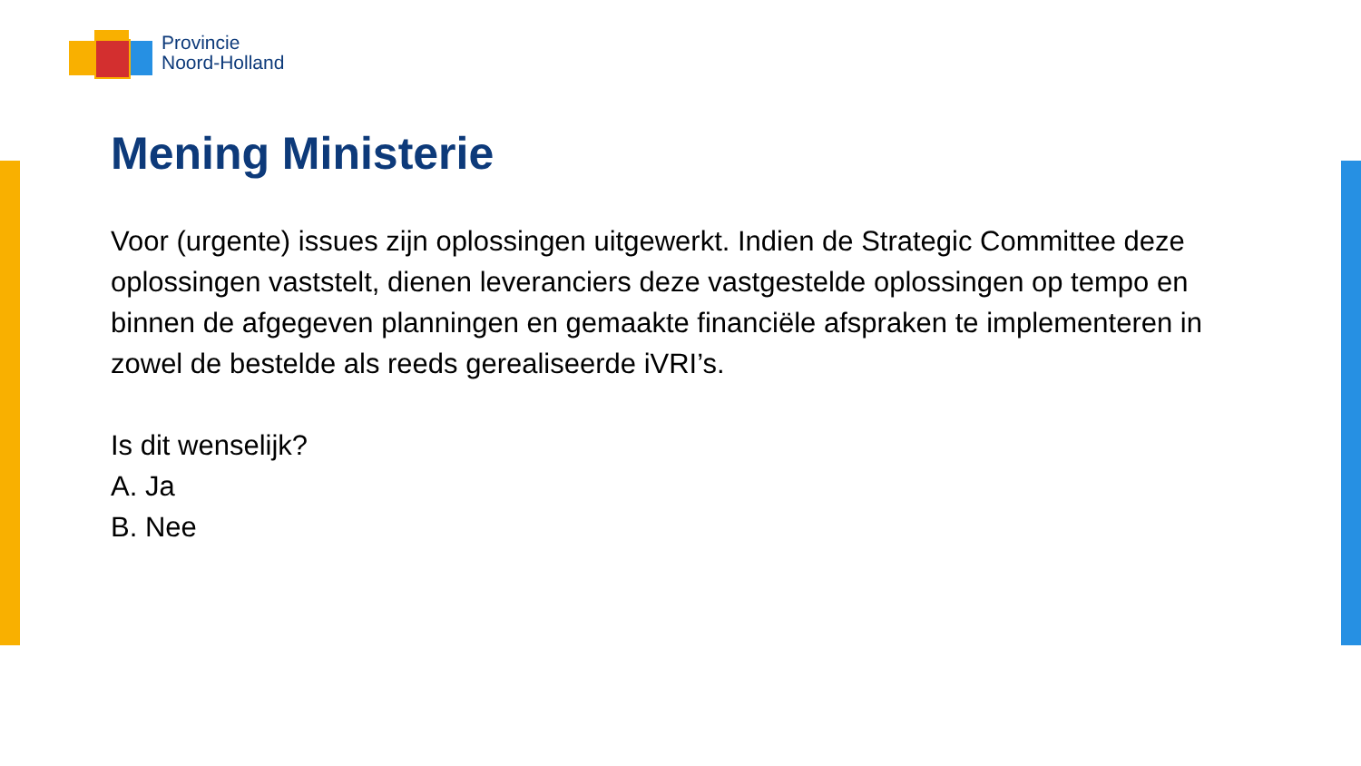Provincie
Noord-Holland
Mening Ministerie
Voor (urgente) issues zijn oplossingen uitgewerkt. Indien de Strategic Committee deze oplossingen vaststelt, dienen leveranciers deze vastgestelde oplossingen op tempo en binnen de afgegeven planningen en gemaakte financiële afspraken te implementeren in zowel de bestelde als reeds gerealiseerde iVRI’s.
Is dit wenselijk?
A. Ja
B. Nee